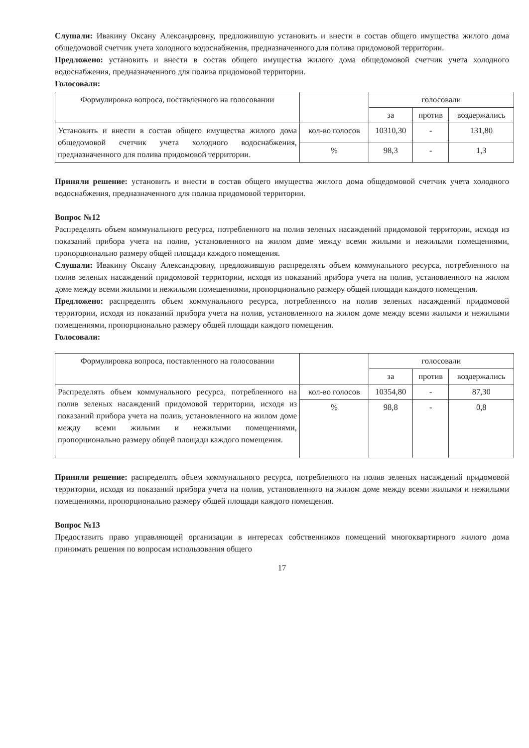Слушали: Ивакину Оксану Александровну, предложившую установить и внести в состав общего имущества жилого дома общедомовой счетчик учета холодного водоснабжения, предназначенного для полива придомовой территории.
Предложено: установить и внести в состав общего имущества жилого дома общедомовой счетчик учета холодного водоснабжения, предназначенного для полива придомовой территории.
Голосовали:
| Формулировка вопроса, поставленного на голосовании | | голосовали | | |
| --- | --- | --- | --- | --- |
| | | за | против | воздержались |
| Установить и внести в состав общего имущества жилого дома общедомовой счетчик учета холодного водоснабжения, предназначенного для полива придомовой территории. | кол-во голосов | 10310,30 | - | 131,80 |
| | % | 98,3 | - | 1,3 |
Приняли решение: установить и внести в состав общего имущества жилого дома общедомовой счетчик учета холодного водоснабжения, предназначенного для полива придомовой территории.
Вопрос №12
Распределять объем коммунального ресурса, потребленного на полив зеленых насаждений придомовой территории, исходя из показаний прибора учета на полив, установленного на жилом доме между всеми жилыми и нежилыми помещениями, пропорционально размеру общей площади каждого помещения.
Слушали: Ивакину Оксану Александровну, предложившую распределять объем коммунального ресурса, потребленного на полив зеленых насаждений придомовой территории, исходя из показаний прибора учета на полив, установленного на жилом доме между всеми жилыми и нежилыми помещениями, пропорционально размеру общей площади каждого помещения.
Предложено: распределять объем коммунального ресурса, потребленного на полив зеленых насаждений придомовой территории, исходя из показаний прибора учета на полив, установленного на жилом доме между всеми жилыми и нежилыми помещениями, пропорционально размеру общей площади каждого помещения.
Голосовали:
| Формулировка вопроса, поставленного на голосовании | | голосовали | | |
| --- | --- | --- | --- | --- |
| | | за | против | воздержались |
| Распределять объем коммунального ресурса, потребленного на полив зеленых насаждений придомовой территории, исходя из показаний прибора учета на полив, установленного на жилом доме между всеми жилыми и нежилыми помещениями, пропорционально размеру общей площади каждого помещения. | кол-во голосов | 10354,80 | - | 87,30 |
| | % | 98,8 | - | 0,8 |
Приняли решение: распределять объем коммунального ресурса, потребленного на полив зеленых насаждений придомовой территории, исходя из показаний прибора учета на полив, установленного на жилом доме между всеми жилыми и нежилыми помещениями, пропорционально размеру общей площади каждого помещения.
Вопрос №13
Предоставить право управляющей организации в интересах собственников помещений многоквартирного жилого дома принимать решения по вопросам использования общего
17